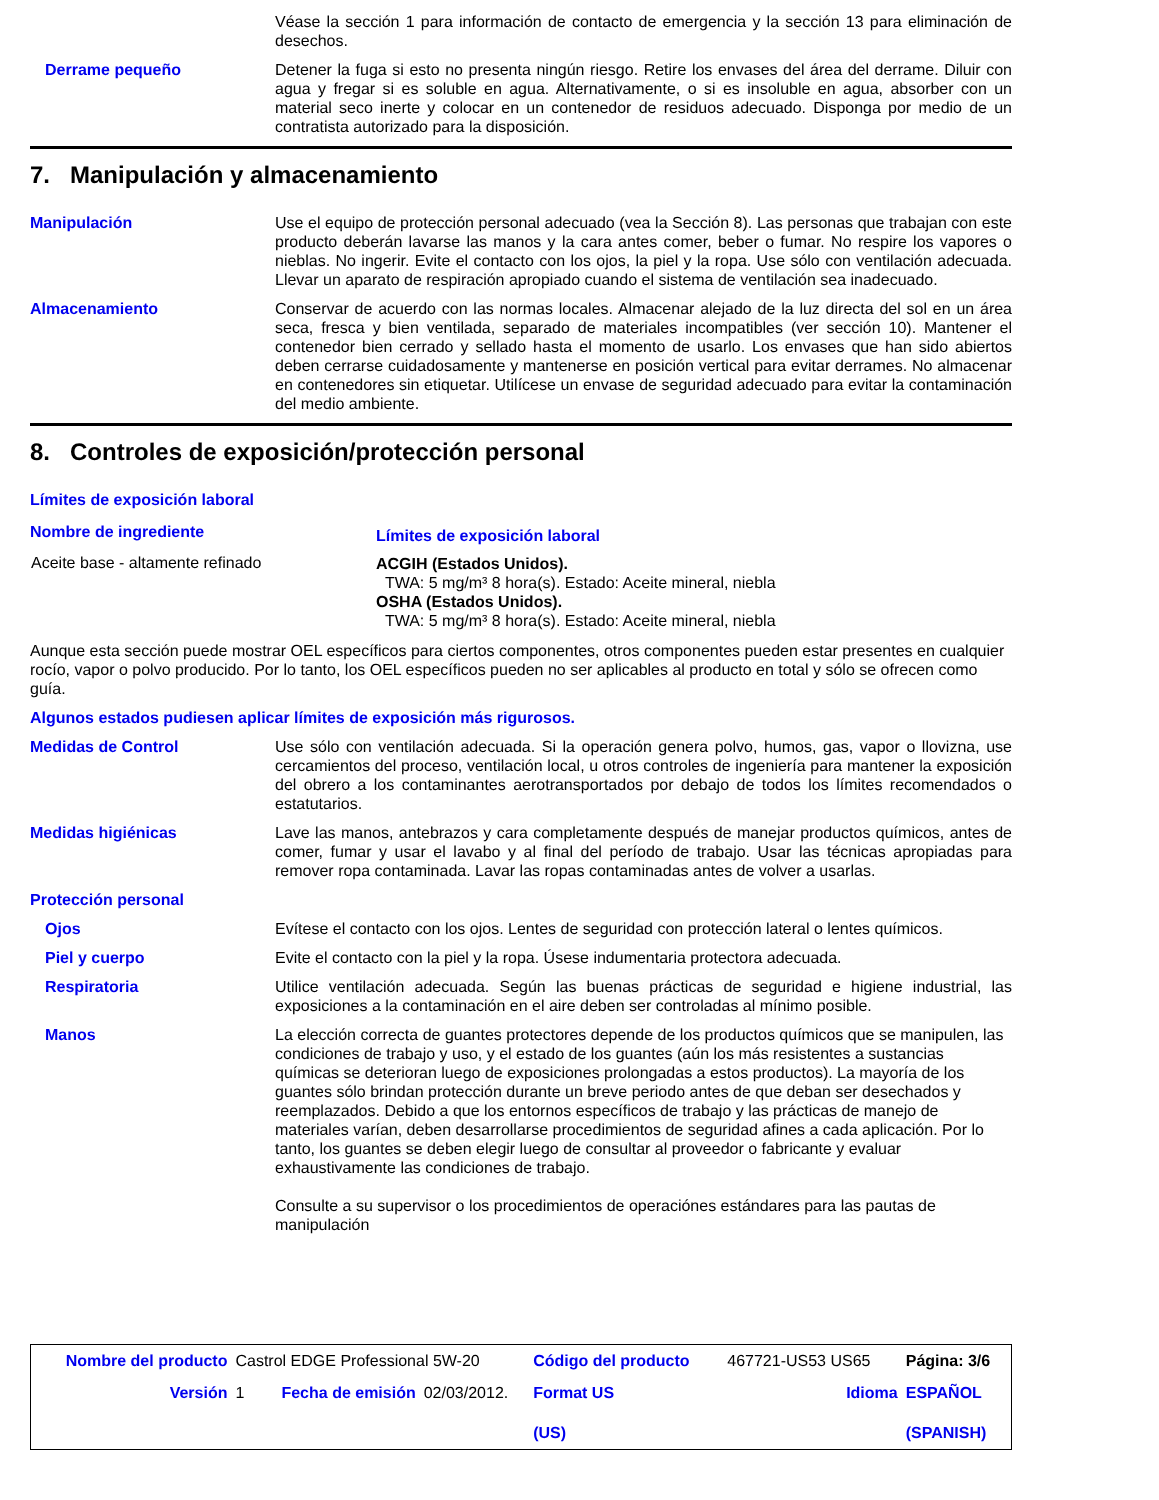Véase la sección 1 para información de contacto de emergencia y la sección 13 para eliminación de desechos.
Derrame pequeño Detener la fuga si esto no presenta ningún riesgo. Retire los envases del área del derrame. Diluir con agua y fregar si es soluble en agua. Alternativamente, o si es insoluble en agua, absorber con un material seco inerte y colocar en un contenedor de residuos adecuado. Disponga por medio de un contratista autorizado para la disposición.
7. Manipulación y almacenamiento
Manipulación Use el equipo de protección personal adecuado (vea la Sección 8). Las personas que trabajan con este producto deberán lavarse las manos y la cara antes comer, beber o fumar. No respire los vapores o nieblas. No ingerir. Evite el contacto con los ojos, la piel y la ropa. Use sólo con ventilación adecuada. Llevar un aparato de respiración apropiado cuando el sistema de ventilación sea inadecuado.
Almacenamiento Conservar de acuerdo con las normas locales. Almacenar alejado de la luz directa del sol en un área seca, fresca y bien ventilada, separado de materiales incompatibles (ver sección 10). Mantener el contenedor bien cerrado y sellado hasta el momento de usarlo. Los envases que han sido abiertos deben cerrarse cuidadosamente y mantenerse en posición vertical para evitar derrames. No almacenar en contenedores sin etiquetar. Utilícese un envase de seguridad adecuado para evitar la contaminación del medio ambiente.
8. Controles de exposición/protección personal
Límites de exposición laboral
| Nombre de ingrediente | Límites de exposición laboral |
| --- | --- |
| Aceite base - altamente refinado | ACGIH (Estados Unidos). TWA: 5 mg/m³ 8 hora(s). Estado: Aceite mineral, niebla OSHA (Estados Unidos). TWA: 5 mg/m³ 8 hora(s). Estado: Aceite mineral, niebla |
Aunque esta sección puede mostrar OEL específicos para ciertos componentes, otros componentes pueden estar presentes en cualquier rocío, vapor o polvo producido. Por lo tanto, los OEL específicos pueden no ser aplicables al producto en total y sólo se ofrecen como guía.
Algunos estados pudiesen aplicar límites de exposición más rigurosos.
Medidas de Control Use sólo con ventilación adecuada. Si la operación genera polvo, humos, gas, vapor o llovizna, use cercamientos del proceso, ventilación local, u otros controles de ingeniería para mantener la exposición del obrero a los contaminantes aerotransportados por debajo de todos los límites recomendados o estatutarios.
Medidas higiénicas Lave las manos, antebrazos y cara completamente después de manejar productos químicos, antes de comer, fumar y usar el lavabo y al final del período de trabajo. Usar las técnicas apropiadas para remover ropa contaminada. Lavar las ropas contaminadas antes de volver a usarlas.
Protección personal
Ojos Evítese el contacto con los ojos. Lentes de seguridad con protección lateral o lentes químicos.
Piel y cuerpo Evite el contacto con la piel y la ropa. Úsese indumentaria protectora adecuada.
Respiratoria Utilice ventilación adecuada. Según las buenas prácticas de seguridad e higiene industrial, las exposiciones a la contaminación en el aire deben ser controladas al mínimo posible.
Manos La elección correcta de guantes protectores depende de los productos químicos que se manipulen, las condiciones de trabajo y uso, y el estado de los guantes (aún los más resistentes a sustancias químicas se deterioran luego de exposiciones prolongadas a estos productos). La mayoría de los guantes sólo brindan protección durante un breve periodo antes de que deban ser desechados y reemplazados. Debido a que los entornos específicos de trabajo y las prácticas de manejo de materiales varían, deben desarrollarse procedimientos de seguridad afines a cada aplicación. Por lo tanto, los guantes se deben elegir luego de consultar al proveedor o fabricante y evaluar exhaustivamente las condiciones de trabajo.
Consulte a su supervisor o los procedimientos de operaciónes estándares para las pautas de manipulación
| Nombre del producto | Castrol EDGE Professional 5W-20 | | | Código del producto | 467721-US53 US65 | Página: 3/6 |
| Versión | 1 | Fecha de emisión | 02/03/2012. | Format US (US) | Idioma | ESPAÑOL (SPANISH) |